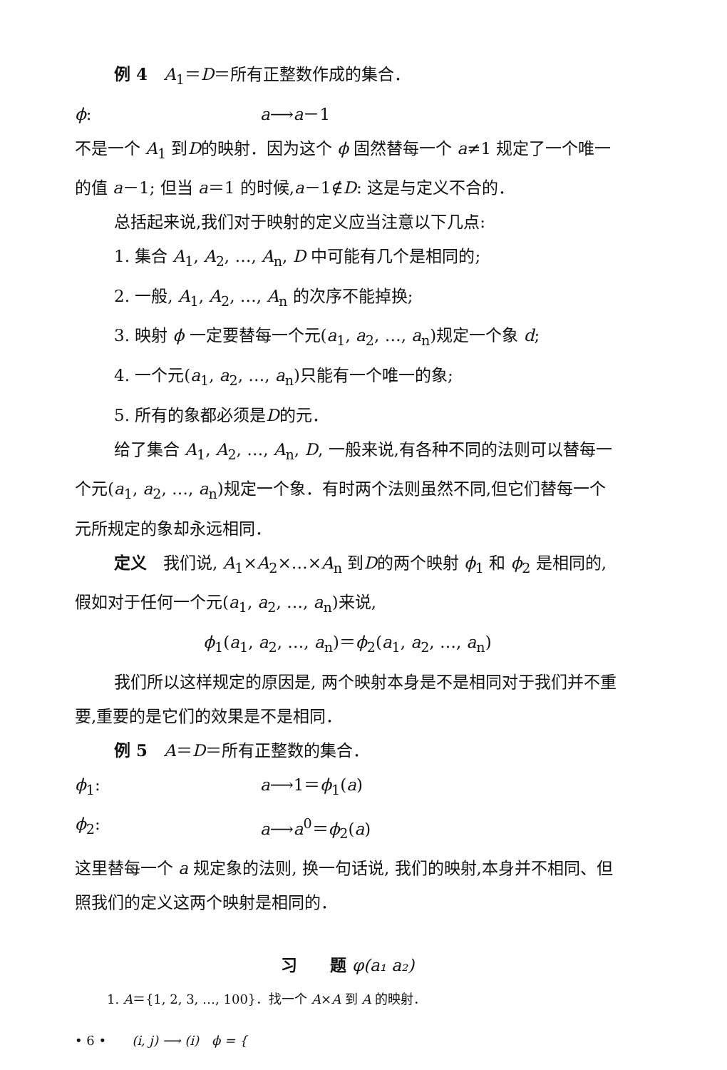例 4　A<sub>1</sub>＝D＝所有正整数作成的集合．
ϕ: a⟶a－1
不是一个 A<sub>1</sub> 到D的映射．因为这个 ϕ 固然替每一个 a≠1 规定了一个唯一的值 a－1; 但当 a＝1 的时候,a－1∉D: 这是与定义不合的．
总括起来说,我们对于映射的定义应当注意以下几点:
1. 集合 A<sub>1</sub>, A<sub>2</sub>, …, A<sub>n</sub>, D 中可能有几个是相同的;
2. 一般, A<sub>1</sub>, A<sub>2</sub>, …, A<sub>n</sub> 的次序不能掉换;
3. 映射 ϕ 一定要替每一个元(a<sub>1</sub>, a<sub>2</sub>, …, a<sub>n</sub>)规定一个象 d;
4. 一个元(a<sub>1</sub>, a<sub>2</sub>, …, a<sub>n</sub>)只能有一个唯一的象;
5. 所有的象都必须是D的元．
给了集合 A<sub>1</sub>, A<sub>2</sub>, …, A<sub>n</sub>, D, 一般来说,有各种不同的法则可以替每一个元(a<sub>1</sub>, a<sub>2</sub>, …, a<sub>n</sub>)规定一个象．有时两个法则虽然不同,但它们替每一个元所规定的象却永远相同．
定义　我们说, A<sub>1</sub>×A<sub>2</sub>×…×A<sub>n</sub> 到D的两个映射 ϕ<sub>1</sub> 和 ϕ<sub>2</sub> 是相同的,假如对于任何一个元(a<sub>1</sub>, a<sub>2</sub>, …, a<sub>n</sub>)来说,
ϕ<sub>1</sub>(a<sub>1</sub>, a<sub>2</sub>, …, a<sub>n</sub>)＝ϕ<sub>2</sub>(a<sub>1</sub>, a<sub>2</sub>, …, a<sub>n</sub>)
我们所以这样规定的原因是, 两个映射本身是不是相同对于我们并不重要,重要的是它们的效果是不是相同．
例 5　A＝D＝所有正整数的集合．
ϕ<sub>1</sub>: a⟶1＝ϕ<sub>1</sub>(a)
ϕ<sub>2</sub>: a⟶a<sup>0</sup>＝ϕ<sub>2</sub>(a)
这里替每一个 a 规定象的法则, 换一句话说, 我们的映射,本身并不相同、但照我们的定义这两个映射是相同的．
习　　题 φ(a₁ a₂)
1. A＝{1, 2, 3, …, 100}．找一个 A×A 到 A 的映射．
• 6 •　　(i, j) ⟶ (i)　ϕ = {